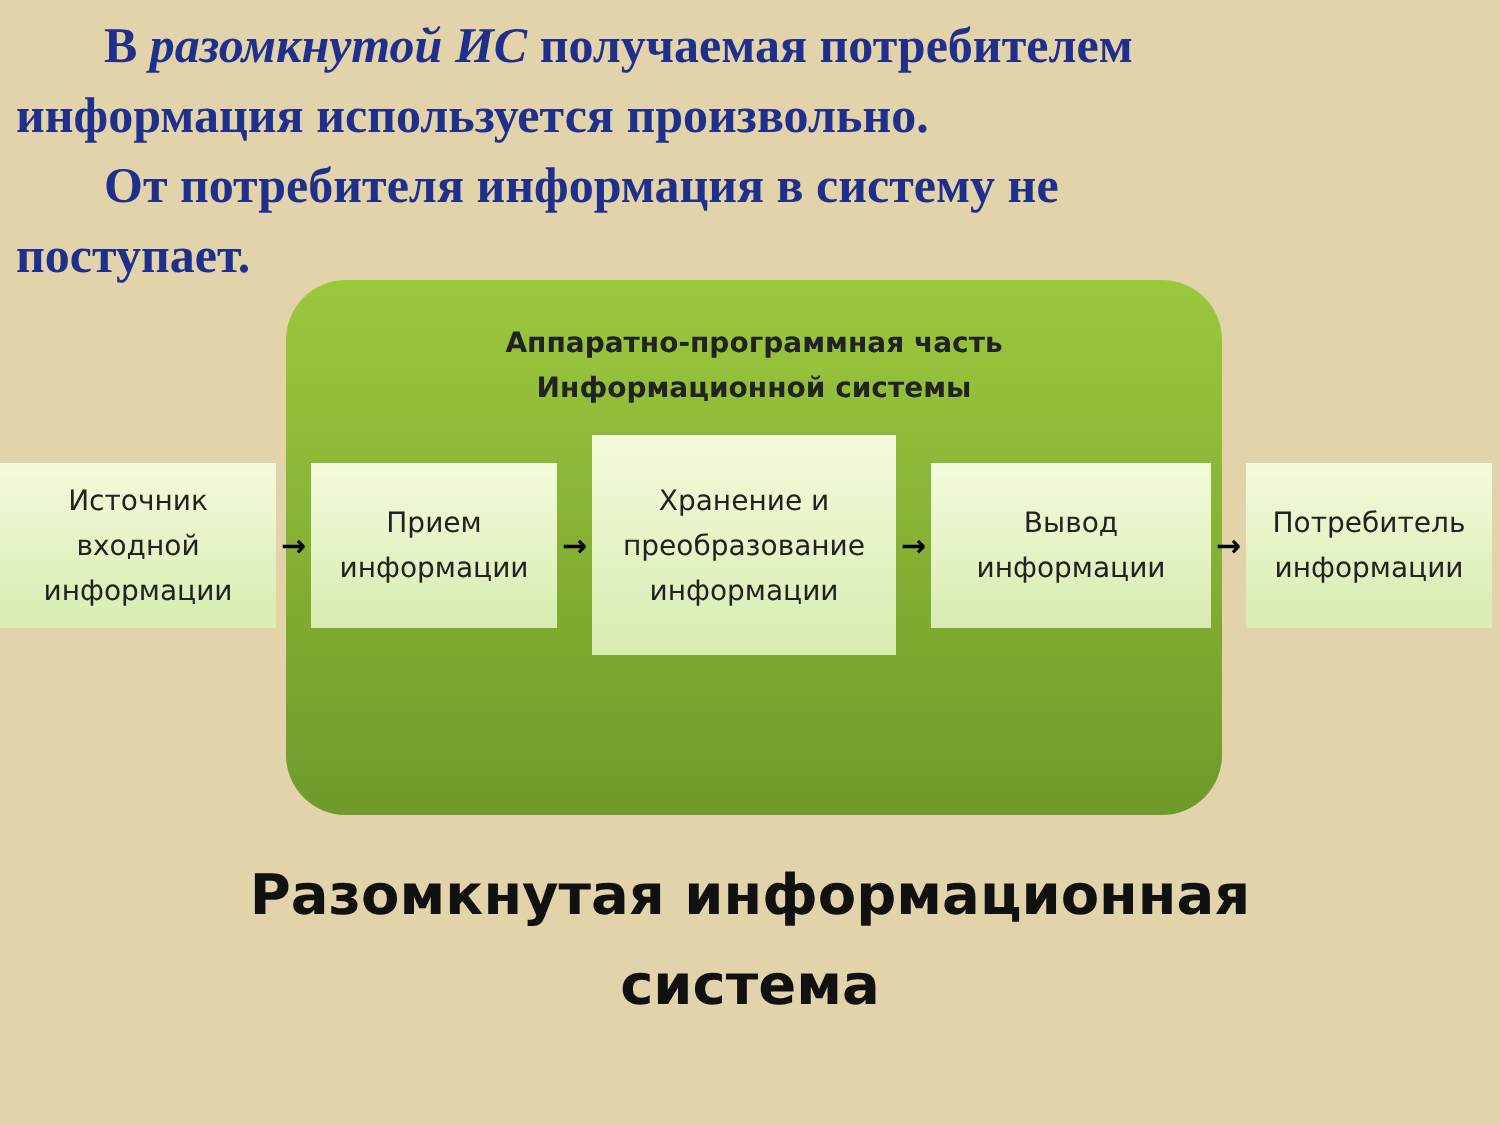В разомкнутой ИС получаемая потребителем
информация используется произвольно.
От потребителя информация в систему не
поступает.
Аппаратно-программная часть
Информационной системы
Источник
входной
информации
→
Прием
информации
→
Хранение и
преобразование
информации
→
Вывод
информации
→
Потребитель
информации
Разомкнутая информационная
система